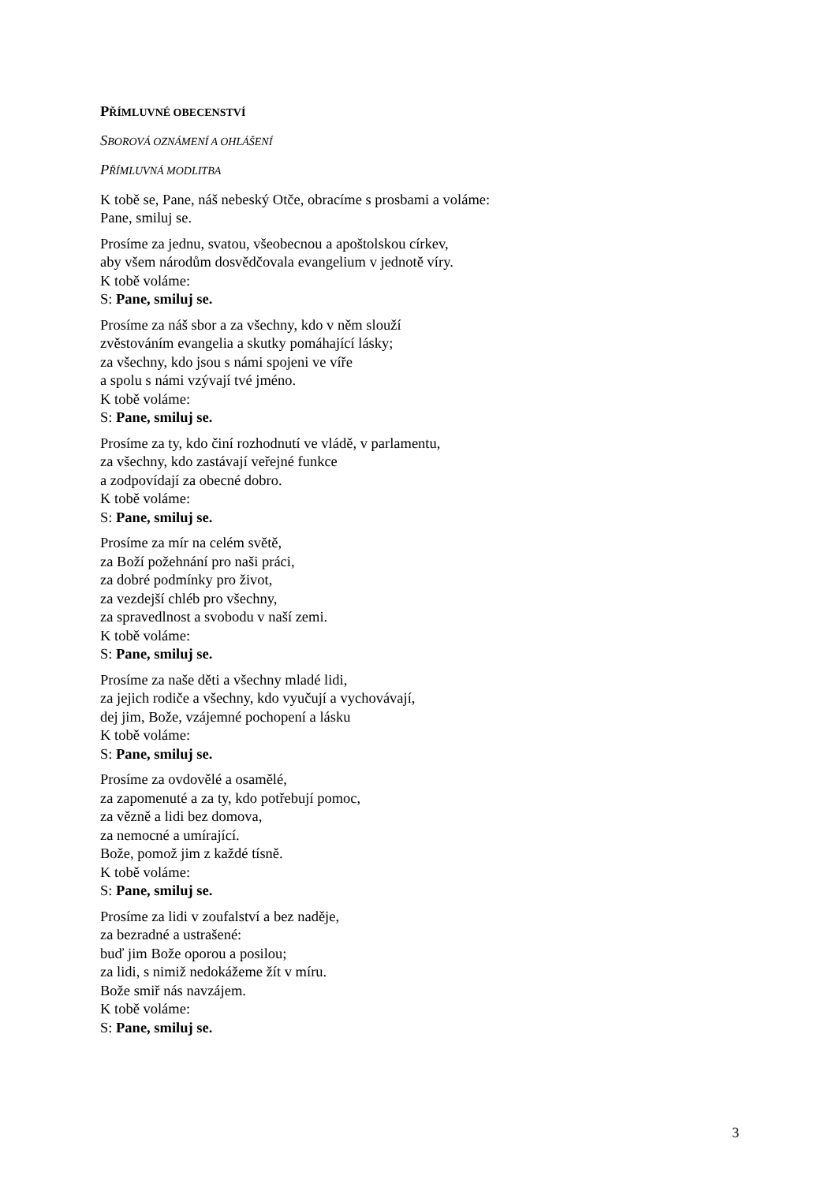PŘÍMLUVNÉ OBECENSTVÍ
SBOROVÁ OZNÁMENÍ A OHLÁŠENÍ
PŘÍMLUVNÁ MODLITBA
K tobě se, Pane, náš nebeský Otče, obracíme s prosbami a voláme:
Pane, smiluj se.
Prosíme za jednu, svatou, všeobecnou a apoštolskou církev,
aby všem národům dosvědčovala evangelium v jednotě víry.
K tobě voláme:
S: Pane, smiluj se.
Prosíme za náš sbor a za všechny, kdo v něm slouží
zvěstováním evangelia a skutky pomáhající lásky;
za všechny, kdo jsou s námi spojeni ve víře
a spolu s námi vzývají tvé jméno.
K tobě voláme:
S: Pane, smiluj se.
Prosíme za ty, kdo činí rozhodnutí ve vládě, v parlamentu,
za všechny, kdo zastávají veřejné funkce
a zodpovídají za obecné dobro.
K tobě voláme:
S: Pane, smiluj se.
Prosíme za mír na celém světě,
za Boží požehnání pro naši práci,
za dobré podmínky pro život,
za vezdejší chléb pro všechny,
za spravedlnost a svobodu v naší zemi.
K tobě voláme:
S: Pane, smiluj se.
Prosíme za naše děti a všechny mladé lidi,
za jejich rodiče a všechny, kdo vyučují a vychovávají,
dej jim, Bože, vzájemné pochopení a lásku
K tobě voláme:
S: Pane, smiluj se.
Prosíme za ovdovělé a osamělé,
za zapomenuté a za ty, kdo potřebují pomoc,
za vězně a lidi bez domova,
za nemocné a umírající.
Bože, pomož jim z každé tísně.
K tobě voláme:
S: Pane, smiluj se.
Prosíme za lidi v zoufalství a bez naděje,
za bezradné a ustrašené:
buď jim Bože oporou a posilou;
za lidi, s nimiž nedokážeme žít v míru.
Bože smiř nás navzájem.
K tobě voláme:
S: Pane, smiluj se.
3